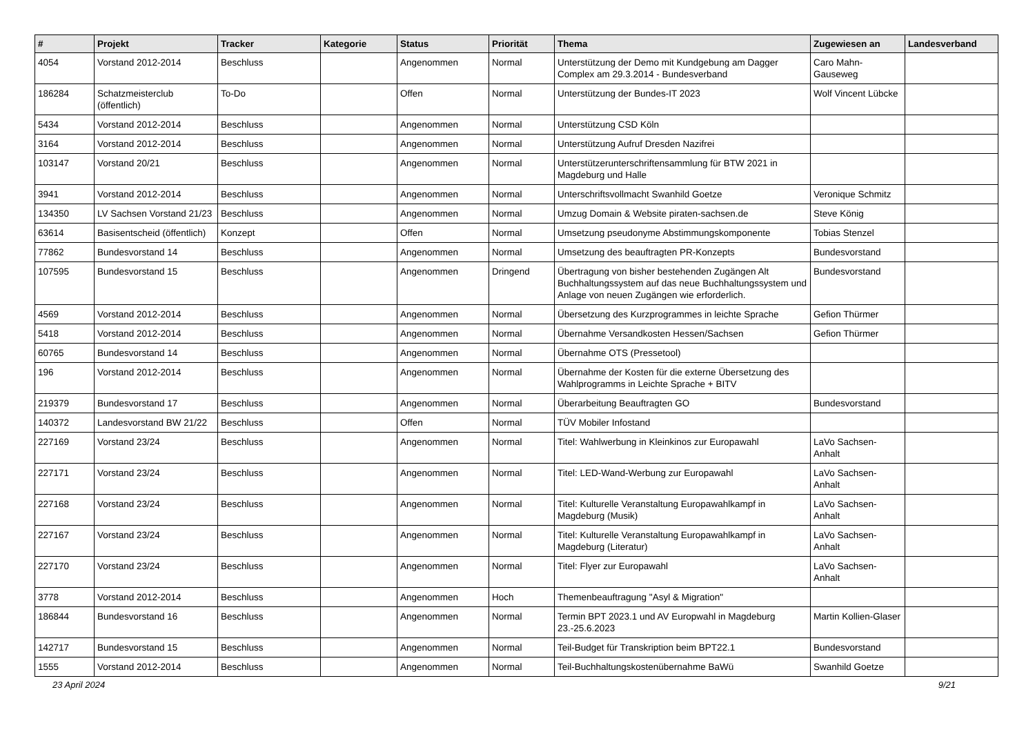| # | Projekt | Tracker | Kategorie | Status | Priorität | Thema | Zugewiesen an | Landesverband |
| --- | --- | --- | --- | --- | --- | --- | --- | --- |
| 4054 | Vorstand 2012-2014 | Beschluss | | Angenommen | Normal | Unterstützung der Demo mit Kundgebung am Dagger Complex am 29.3.2014 - Bundesverband | Caro Mahn-Gauseweg | |
| 186284 | Schatzmeisterclub (öffentlich) | To-Do | | Offen | Normal | Unterstützung der Bundes-IT 2023 | Wolf Vincent Lübcke | |
| 5434 | Vorstand 2012-2014 | Beschluss | | Angenommen | Normal | Unterstützung CSD Köln | | |
| 3164 | Vorstand 2012-2014 | Beschluss | | Angenommen | Normal | Unterstützung Aufruf Dresden Nazifrei | | |
| 103147 | Vorstand 20/21 | Beschluss | | Angenommen | Normal | Unterstützerunterschriftensammlung für BTW 2021 in Magdeburg und Halle | | |
| 3941 | Vorstand 2012-2014 | Beschluss | | Angenommen | Normal | Unterschriftsvollmacht Swanhild Goetze | Veronique Schmitz | |
| 134350 | LV Sachsen Vorstand 21/23 | Beschluss | | Angenommen | Normal | Umzug Domain & Website piraten-sachsen.de | Steve König | |
| 63614 | Basisentscheid (öffentlich) | Konzept | | Offen | Normal | Umsetzung pseudonyme Abstimmungskomponente | Tobias Stenzel | |
| 77862 | Bundesvorstand 14 | Beschluss | | Angenommen | Normal | Umsetzung des beauftragten PR-Konzepts | Bundesvorstand | |
| 107595 | Bundesvorstand 15 | Beschluss | | Angenommen | Dringend | Übertragung von bisher bestehenden Zugängen Alt Buchhaltungssystem auf das neue Buchhaltungssystem und Anlage von neuen Zugängen wie erforderlich. | Bundesvorstand | |
| 4569 | Vorstand 2012-2014 | Beschluss | | Angenommen | Normal | Übersetzung des Kurzprogrammes in leichte Sprache | Gefion Thürmer | |
| 5418 | Vorstand 2012-2014 | Beschluss | | Angenommen | Normal | Übernahme Versandkosten Hessen/Sachsen | Gefion Thürmer | |
| 60765 | Bundesvorstand 14 | Beschluss | | Angenommen | Normal | Übernahme OTS (Pressetool) | | |
| 196 | Vorstand 2012-2014 | Beschluss | | Angenommen | Normal | Übernahme der Kosten für die externe Übersetzung des Wahlprogramms in Leichte Sprache + BITV | | |
| 219379 | Bundesvorstand 17 | Beschluss | | Angenommen | Normal | Überarbeitung Beauftragten GO | Bundesvorstand | |
| 140372 | Landesvorstand BW 21/22 | Beschluss | | Offen | Normal | TÜV Mobiler Infostand | | |
| 227169 | Vorstand 23/24 | Beschluss | | Angenommen | Normal | Titel: Wahlwerbung in Kleinkinos zur Europawahl | LaVo Sachsen-Anhalt | |
| 227171 | Vorstand 23/24 | Beschluss | | Angenommen | Normal | Titel: LED-Wand-Werbung zur Europawahl | LaVo Sachsen-Anhalt | |
| 227168 | Vorstand 23/24 | Beschluss | | Angenommen | Normal | Titel: Kulturelle Veranstaltung Europawahlkampf in Magdeburg (Musik) | LaVo Sachsen-Anhalt | |
| 227167 | Vorstand 23/24 | Beschluss | | Angenommen | Normal | Titel: Kulturelle Veranstaltung Europawahlkampf in Magdeburg (Literatur) | LaVo Sachsen-Anhalt | |
| 227170 | Vorstand 23/24 | Beschluss | | Angenommen | Normal | Titel: Flyer zur Europawahl | LaVo Sachsen-Anhalt | |
| 3778 | Vorstand 2012-2014 | Beschluss | | Angenommen | Hoch | Themenbeauftragung "Asyl & Migration" | | |
| 186844 | Bundesvorstand 16 | Beschluss | | Angenommen | Normal | Termin BPT 2023.1 und AV Europwahl in Magdeburg 23.-25.6.2023 | Martin Kollien-Glaser | |
| 142717 | Bundesvorstand 15 | Beschluss | | Angenommen | Normal | Teil-Budget für Transkription beim BPT22.1 | Bundesvorstand | |
| 1555 | Vorstand 2012-2014 | Beschluss | | Angenommen | Normal | Teil-Buchhaltungskostenübernahme BaWü | Swanhild Goetze | |
23 April 2024 9/21